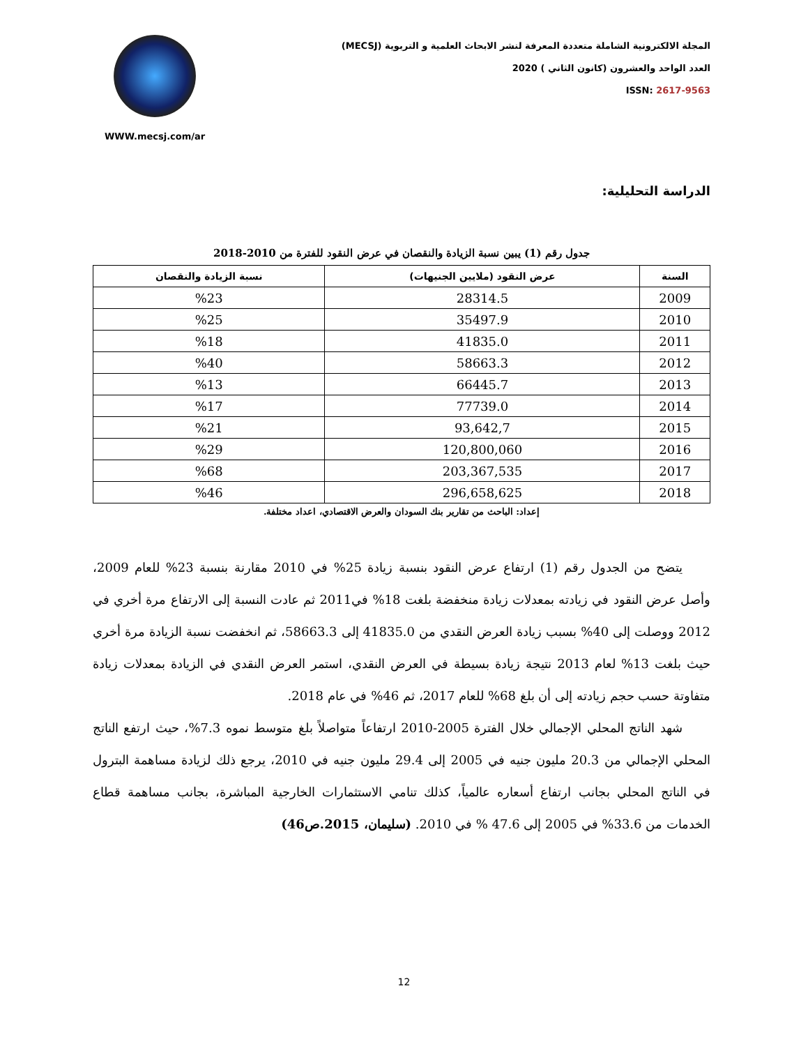المجلة الالكترونية الشاملة متعددة المعرفة لنشر الابحاث العلمية و التربوية (MECSJ)
العدد الواحد والعشرون (كانون الثاني ) 2020
ISSN: 2617-9563
WWW.mecsj.com/ar
الدراسة التحليلية:
جدول رقم (1) يبين نسبة الزيادة والنقصان في عرض النقود للفترة من 2010-2018
| السنة | عرض النقود (ملايين الجنيهات) | نسبة الزيادة والنقصان |
| --- | --- | --- |
| 2009 | 28314.5 | %23 |
| 2010 | 35497.9 | %25 |
| 2011 | 41835.0 | %18 |
| 2012 | 58663.3 | %40 |
| 2013 | 66445.7 | %13 |
| 2014 | 77739.0 | %17 |
| 2015 | 93,642,7 | %21 |
| 2016 | 120,800,060 | %29 |
| 2017 | 203,367,535 | %68 |
| 2018 | 296,658,625 | %46 |
إعداد: الباحث من تقارير بنك السودان والعرض الاقتصادي، اعداد مختلفة.
يتضح من الجدول رقم (1) ارتفاع عرض النقود بنسبة زيادة 25% في 2010 مقارنة بنسبة 23% للعام 2009، وأصل عرض النقود في زيادته بمعدلات زيادة منخفضة بلغت 18% في2011 ثم عادت النسبة إلى الارتفاع مرة أخري في 2012 ووصلت إلى 40% بسبب زيادة العرض النقدي من 41835.0 إلى 58663.3، ثم انخفضت نسبة الزيادة مرة أخري حيث بلغت 13% لعام 2013 نتيجة زيادة بسيطة في العرض النقدي، استمر العرض النقدي في الزيادة بمعدلات زيادة متفاوتة حسب حجم زيادته إلى أن بلغ 68% للعام 2017، ثم 46% في عام 2018.
شهد الناتج المحلي الإجمالي خلال الفترة 2005-2010 ارتفاعاً متواصلاً بلغ متوسط نموه 7.3%، حيث ارتفع الناتج المحلي الإجمالي من 20.3 مليون جنيه في 2005 إلى 29.4 مليون جنيه في 2010، يرجع ذلك لزيادة مساهمة البترول في الناتج المحلي بجانب ارتفاع أسعاره عالمياً، كذلك تنامي الاستثمارات الخارجية المباشرة، بجانب مساهمة قطاع الخدمات من 33.6% في 2005 إلى 47.6 % في 2010. (سليمان، 2015.ص46)
12